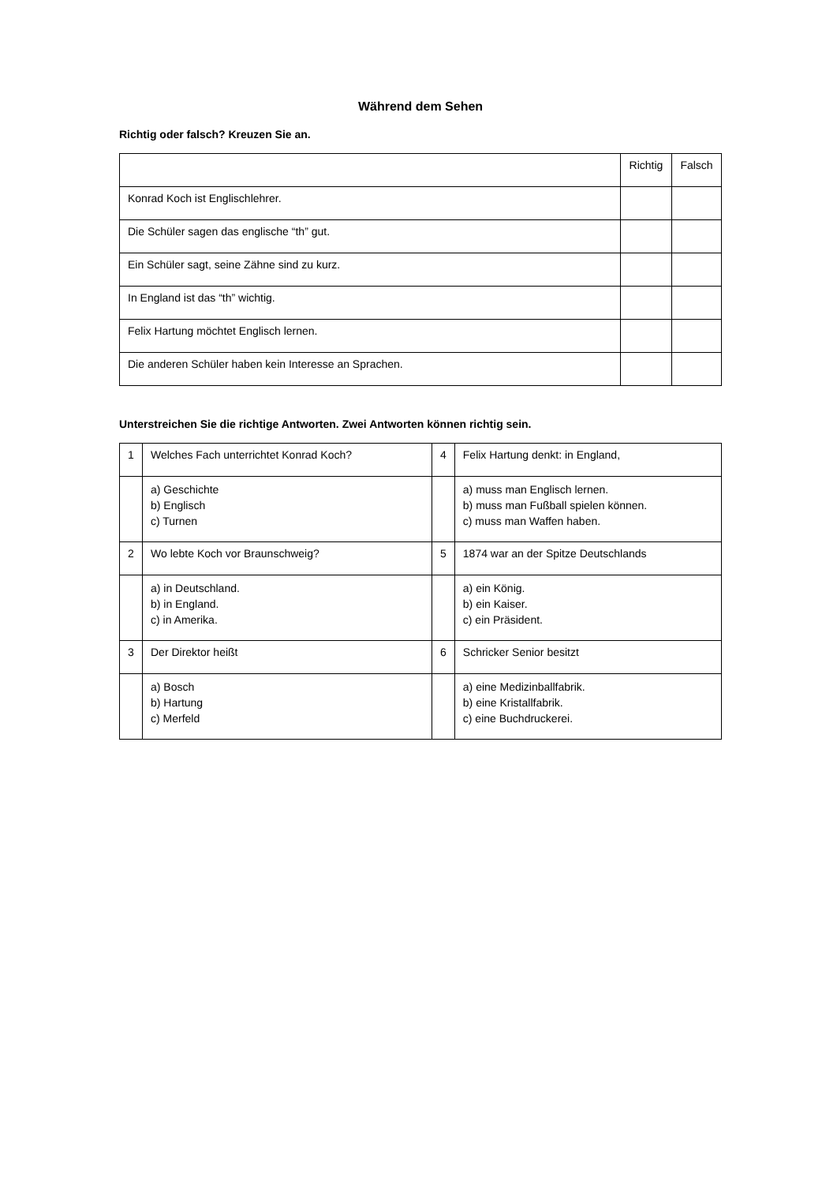Während dem Sehen
Richtig oder falsch? Kreuzen Sie an.
| | Richtig | Falsch |
| --- | --- | --- |
| Konrad Koch ist Englischlehrer. | | |
| Die Schüler sagen das englische “th” gut. | | |
| Ein Schüler sagt, seine Zähne sind zu kurz. | | |
| In England ist das “th” wichtig. | | |
| Felix Hartung möchtet Englisch lernen. | | |
| Die anderen Schüler haben kein Interesse an Sprachen. | | |
Unterstreichen Sie die richtige Antworten. Zwei Antworten können richtig sein.
| 1 | Welches Fach unterrichtet Konrad Koch? | 4 | Felix Hartung denkt: in England, |
| | a) Geschichte b) Englisch c) Turnen | | a) muss man Englisch lernen. b) muss man Fußball spielen können. c) muss man Waffen haben. |
| 2 | Wo lebte Koch vor Braunschweig? | 5 | 1874 war an der Spitze Deutschlands |
| | a) in Deutschland. b) in England. c) in Amerika. | | a) ein König. b) ein Kaiser. c) ein Präsident. |
| 3 | Der Direktor heißt | 6 | Schricker Senior besitzt |
| | a) Bosch b) Hartung c) Merfeld | | a) eine Medizinballfabrik. b) eine Kristallfabrik. c) eine Buchdruckerei. |